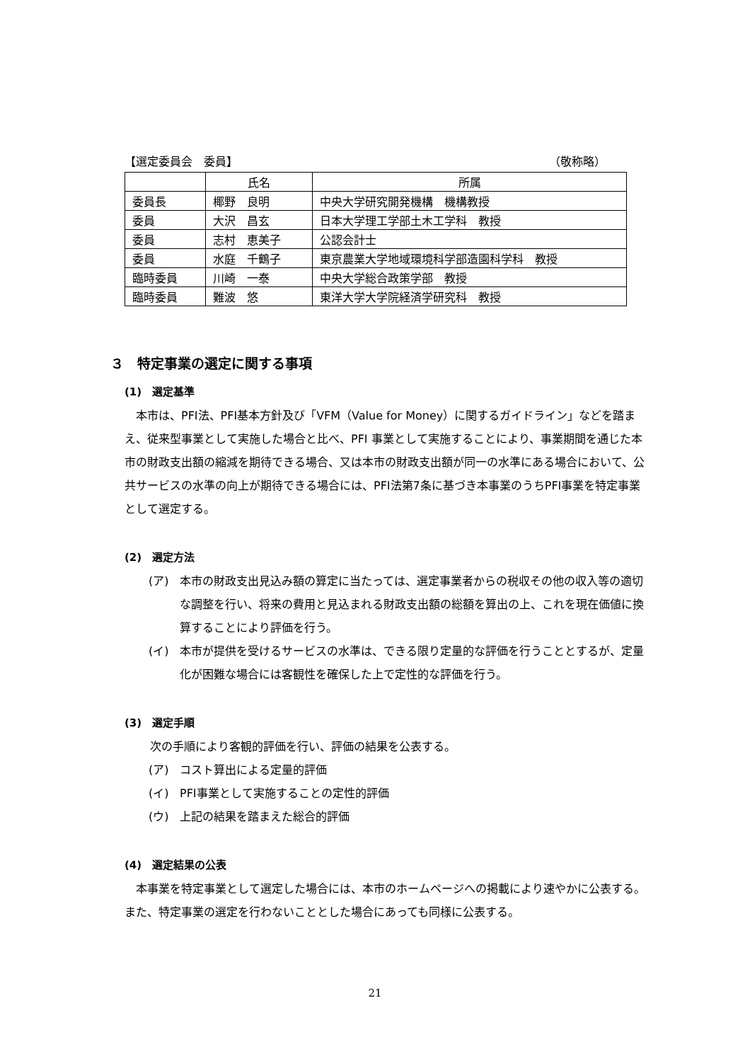【選定委員会　委員】 （敬称略）
| | 氏名 | 所属 |
| --- | --- | --- |
| 委員長 | 椰野 良明 | 中央大学研究開発機構 機構教授 |
| 委員 | 大沢 昌玄 | 日本大学理工学部土木工学科 教授 |
| 委員 | 志村 恵美子 | 公認会計士 |
| 委員 | 水庭 千鶴子 | 東京農業大学地域環境科学部造園科学科 教授 |
| 臨時委員 | 川崎 一泰 | 中央大学総合政策学部 教授 |
| 臨時委員 | 難波 悠 | 東洋大学大学院経済学研究科 教授 |
３　特定事業の選定に関する事項
(1)　選定基準
本市は、PFI法、PFI基本方針及び「VFM（Value for Money）に関するガイドライン」などを踏まえ、従来型事業として実施した場合と比べ、PFI 事業として実施することにより、事業期間を通じた本市の財政支出額の縮減を期待できる場合、又は本市の財政支出額が同一の水準にある場合において、公共サービスの水準の向上が期待できる場合には、PFI法第7条に基づき本事業のうちPFI事業を特定事業として選定する。
(2)　選定方法
(ア) 本市の財政支出見込み額の算定に当たっては、選定事業者からの税収その他の収入等の適切な調整を行い、将来の費用と見込まれる財政支出額の総額を算出の上、これを現在価値に換算することにより評価を行う。
(イ) 本市が提供を受けるサービスの水準は、できる限り定量的な評価を行うこととするが、定量化が困難な場合には客観性を確保した上で定性的な評価を行う。
(3)　選定手順
次の手順により客観的評価を行い、評価の結果を公表する。
(ア) コスト算出による定量的評価
(イ) PFI事業として実施することの定性的評価
(ウ) 上記の結果を踏まえた総合的評価
(4)　選定結果の公表
本事業を特定事業として選定した場合には、本市のホームページへの掲載により速やかに公表する。また、特定事業の選定を行わないこととした場合にあっても同様に公表する。
21